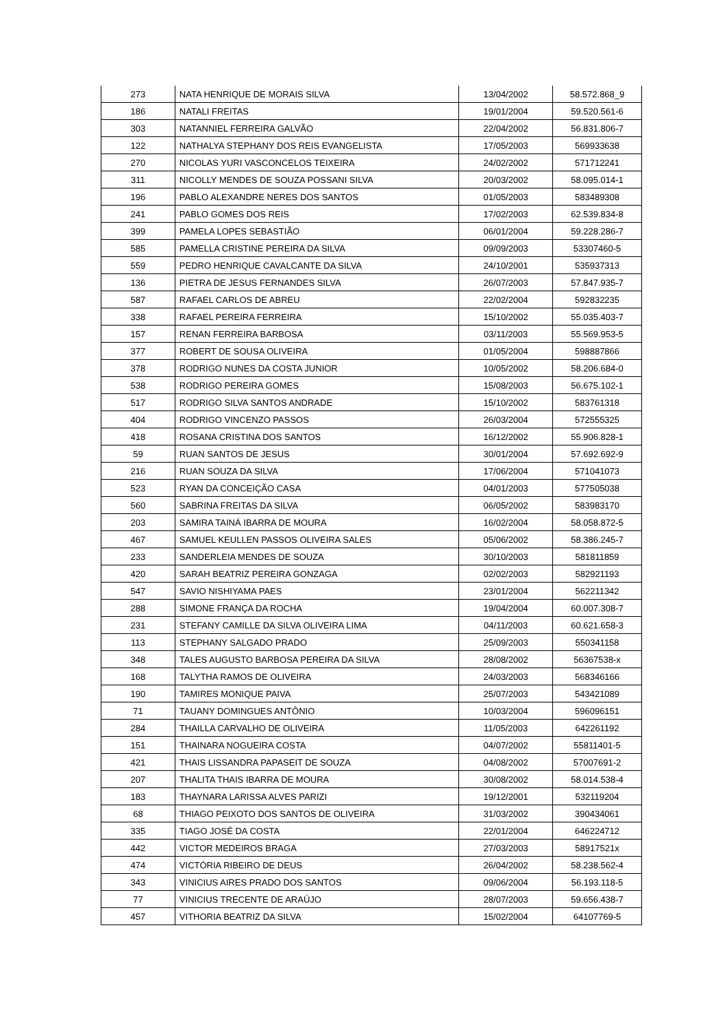| 273 | NATA HENRIQUE DE MORAIS SILVA | 13/04/2002 | 58.572.868_9 |
| 186 | NATALI FREITAS | 19/01/2004 | 59.520.561-6 |
| 303 | NATANNIEL FERREIRA GALVÃO | 22/04/2002 | 56.831.806-7 |
| 122 | NATHALYA STEPHANY DOS REIS EVANGELISTA | 17/05/2003 | 569933638 |
| 270 | NICOLAS YURI VASCONCELOS TEIXEIRA | 24/02/2002 | 571712241 |
| 311 | NICOLLY MENDES DE SOUZA POSSANI SILVA | 20/03/2002 | 58.095.014-1 |
| 196 | PABLO ALEXANDRE NERES DOS SANTOS | 01/05/2003 | 583489308 |
| 241 | PABLO GOMES DOS REIS | 17/02/2003 | 62.539.834-8 |
| 399 | PAMELA LOPES SEBASTIÃO | 06/01/2004 | 59.228.286-7 |
| 585 | PAMELLA CRISTINE PEREIRA DA SILVA | 09/09/2003 | 53307460-5 |
| 559 | PEDRO HENRIQUE CAVALCANTE DA SILVA | 24/10/2001 | 535937313 |
| 136 | PIETRA DE JESUS FERNANDES SILVA | 26/07/2003 | 57.847.935-7 |
| 587 | RAFAEL CARLOS DE ABREU | 22/02/2004 | 592832235 |
| 338 | RAFAEL PEREIRA FERREIRA | 15/10/2002 | 55.035.403-7 |
| 157 | RENAN FERREIRA BARBOSA | 03/11/2003 | 55.569.953-5 |
| 377 | ROBERT DE SOUSA OLIVEIRA | 01/05/2004 | 598887866 |
| 378 | RODRIGO NUNES DA COSTA JUNIOR | 10/05/2002 | 58.206.684-0 |
| 538 | RODRIGO PEREIRA GOMES | 15/08/2003 | 56.675.102-1 |
| 517 | RODRIGO SILVA SANTOS ANDRADE | 15/10/2002 | 583761318 |
| 404 | RODRIGO VINCENZO PASSOS | 26/03/2004 | 572555325 |
| 418 | ROSANA CRISTINA DOS SANTOS | 16/12/2002 | 55.906.828-1 |
| 59 | RUAN SANTOS DE JESUS | 30/01/2004 | 57.692.692-9 |
| 216 | RUAN SOUZA DA SILVA | 17/06/2004 | 571041073 |
| 523 | RYAN DA CONCEIÇÃO CASA | 04/01/2003 | 577505038 |
| 560 | SABRINA FREITAS DA SILVA | 06/05/2002 | 583983170 |
| 203 | SAMIRA TAINÁ IBARRA DE MOURA | 16/02/2004 | 58.058.872-5 |
| 467 | SAMUEL KEULLEN PASSOS OLIVEIRA SALES | 05/06/2002 | 58.386.245-7 |
| 233 | SANDERLEIA MENDES DE SOUZA | 30/10/2003 | 581811859 |
| 420 | SARAH BEATRIZ PEREIRA GONZAGA | 02/02/2003 | 582921193 |
| 547 | SAVIO NISHIYAMA PAES | 23/01/2004 | 562211342 |
| 288 | SIMONE FRANÇA DA ROCHA | 19/04/2004 | 60.007.308-7 |
| 231 | STEFANY CAMILLE DA SILVA OLIVEIRA LIMA | 04/11/2003 | 60.621.658-3 |
| 113 | STEPHANY SALGADO PRADO | 25/09/2003 | 550341158 |
| 348 | TALES AUGUSTO BARBOSA PEREIRA DA SILVA | 28/08/2002 | 56367538-x |
| 168 | TALYTHA RAMOS DE OLIVEIRA | 24/03/2003 | 568346166 |
| 190 | TAMIRES MONIQUE PAIVA | 25/07/2003 | 543421089 |
| 71 | TAUANY DOMINGUES ANTÔNIO | 10/03/2004 | 596096151 |
| 284 | THAILLA CARVALHO DE OLIVEIRA | 11/05/2003 | 642261192 |
| 151 | THAINARA NOGUEIRA COSTA | 04/07/2002 | 55811401-5 |
| 421 | THAIS LISSANDRA PAPASEIT DE SOUZA | 04/08/2002 | 57007691-2 |
| 207 | THALITA THAIS IBARRA DE MOURA | 30/08/2002 | 58.014.538-4 |
| 183 | THAYNARA LARISSA ALVES PARIZI | 19/12/2001 | 532119204 |
| 68 | THIAGO PEIXOTO DOS SANTOS DE OLIVEIRA | 31/03/2002 | 390434061 |
| 335 | TIAGO JOSÉ DA COSTA | 22/01/2004 | 646224712 |
| 442 | VICTOR MEDEIROS BRAGA | 27/03/2003 | 58917521x |
| 474 | VICTÓRIA RIBEIRO DE DEUS | 26/04/2002 | 58.238.562-4 |
| 343 | VINICIUS AIRES PRADO DOS SANTOS | 09/06/2004 | 56.193.118-5 |
| 77 | VINICIUS TRECENTE DE ARAÚJO | 28/07/2003 | 59.656.438-7 |
| 457 | VITHORIA BEATRIZ DA SILVA | 15/02/2004 | 64107769-5 |